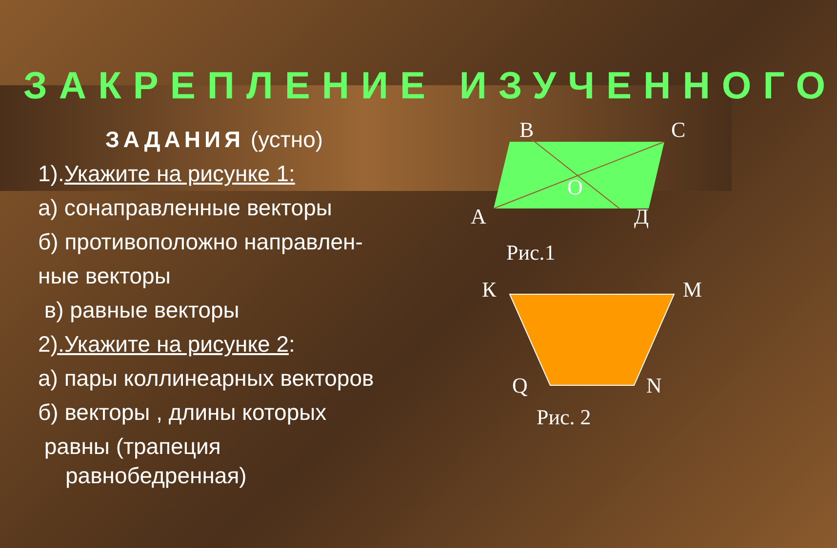ЗАКРЕПЛЕНИЕ ИЗУЧЕННОГО
ЗАДАНИЯ (устно)
1).Укажите на рисунке 1:
а) сонаправленные векторы
б) противоположно направлен-
ные векторы
в) равные векторы
2).Укажите на рисунке 2:
а) пары коллинеарных векторов
б) векторы , длины которых
равны (трапеция
равнобедренная)
B
C
O
A
Д
Рис.1
К
М
Q
N
Рис. 2